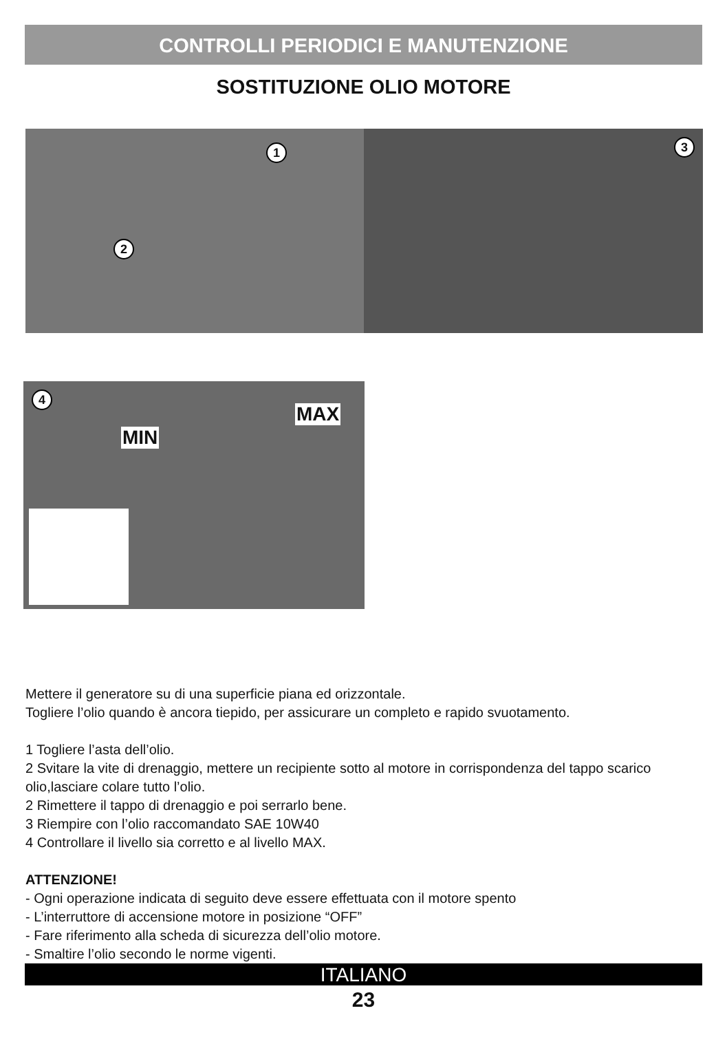CONTROLLI PERIODICI E MANUTENZIONE
SOSTITUZIONE OLIO MOTORE
1
2
3
4
MAX
MIN
Mettere il generatore su di una superficie piana ed orizzontale.
Togliere l’olio quando è ancora tiepido, per assicurare un completo e rapido svuotamento.
1 Togliere l’asta dell’olio.
2 Svitare la vite di drenaggio, mettere un recipiente sotto al motore in corrispondenza del tappo scarico olio,lasciare colare tutto l’olio.
2 Rimettere il tappo di drenaggio e poi serrarlo bene.
3 Riempire con l’olio raccomandato SAE 10W40
4 Controllare il livello sia corretto e al livello MAX.
ATTENZIONE!
- Ogni operazione indicata di seguito deve essere effettuata con il motore spento
- L’interruttore di accensione motore in posizione “OFF”
- Fare riferimento alla scheda di sicurezza dell’olio motore.
- Smaltire l’olio secondo le norme vigenti.
ITALIANO
23